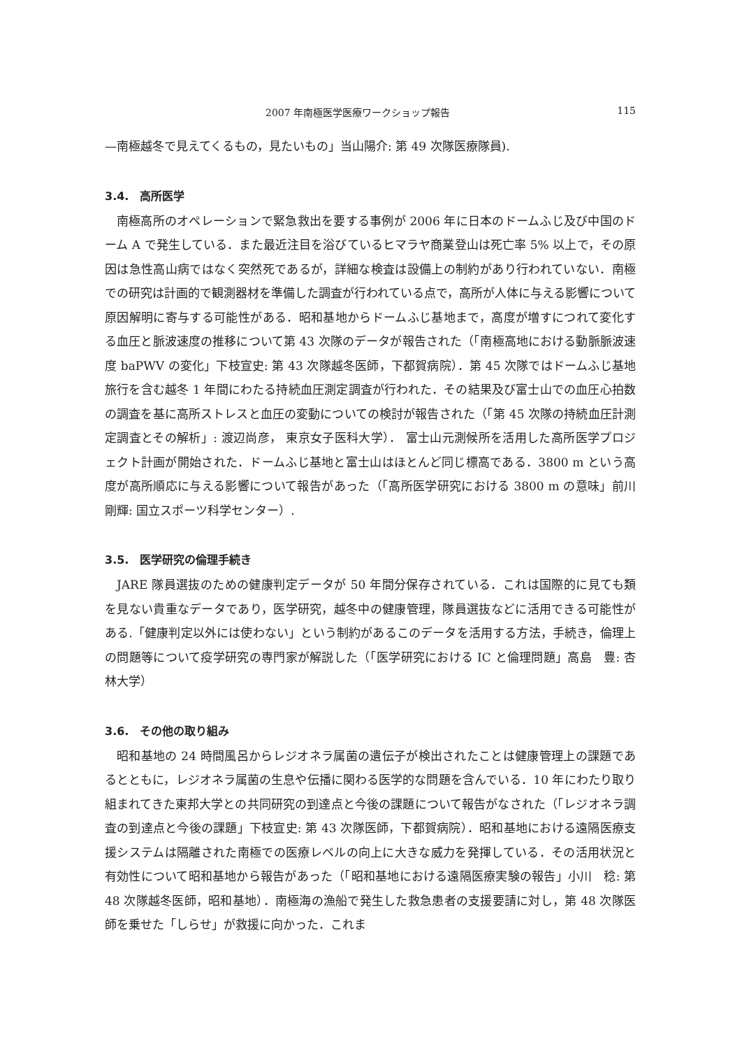2007 年南極医学医療ワークショップ報告 115
—南極越冬で見えてくるもの，見たいもの」当山陽介: 第 49 次隊医療隊員).
3.4.　高所医学
南極高所のオペレーションで緊急救出を要する事例が 2006 年に日本のドームふじ及び中国のドーム A で発生している．また最近注目を浴びているヒマラヤ商業登山は死亡率 5% 以上で，その原因は急性高山病ではなく突然死であるが，詳細な検査は設備上の制約があり行われていない．南極での研究は計画的で観測器材を準備した調査が行われている点で，高所が人体に与える影響について原因解明に寄与する可能性がある．昭和基地からドームふじ基地まで，高度が増すにつれて変化する血圧と脈波速度の推移について第 43 次隊のデータが報告された（「南極高地における動脈脈波速度 baPWV の変化」下枝宣史: 第 43 次隊越冬医師，下都賀病院）．第 45 次隊ではドームふじ基地旅行を含む越冬 1 年間にわたる持続血圧測定調査が行われた．その結果及び富士山での血圧心拍数の調査を基に高所ストレスと血圧の変動についての検討が報告された（「第 45 次隊の持続血圧計測定調査とその解析」: 渡辺尚彦， 東京女子医科大学）． 富士山元測候所を活用した高所医学プロジェクト計画が開始された．ドームふじ基地と富士山はほとんど同じ標高である．3800 m という高度が高所順応に与える影響について報告があった（「高所医学研究における 3800 m の意味」前川剛輝: 国立スポーツ科学センター）.
3.5.　医学研究の倫理手続き
JARE 隊員選抜のための健康判定データが 50 年間分保存されている．これは国際的に見ても類を見ない貴重なデータであり，医学研究，越冬中の健康管理，隊員選抜などに活用できる可能性がある.「健康判定以外には使わない」という制約があるこのデータを活用する方法，手続き，倫理上の問題等について疫学研究の専門家が解説した（「医学研究における IC と倫理問題」高島　豊: 杏林大学）
3.6.　その他の取り組み
昭和基地の 24 時間風呂からレジオネラ属菌の遺伝子が検出されたことは健康管理上の課題であるとともに，レジオネラ属菌の生息や伝播に関わる医学的な問題を含んでいる．10 年にわたり取り組まれてきた東邦大学との共同研究の到達点と今後の課題について報告がなされた（「レジオネラ調査の到達点と今後の課題」下枝宣史: 第 43 次隊医師，下都賀病院）．昭和基地における遠隔医療支援システムは隔離された南極での医療レベルの向上に大きな威力を発揮している．その活用状況と有効性について昭和基地から報告があった（「昭和基地における遠隔医療実験の報告」小川　稔: 第 48 次隊越冬医師，昭和基地）．南極海の漁船で発生した救急患者の支援要請に対し，第 48 次隊医師を乗せた「しらせ」が救援に向かった．これま